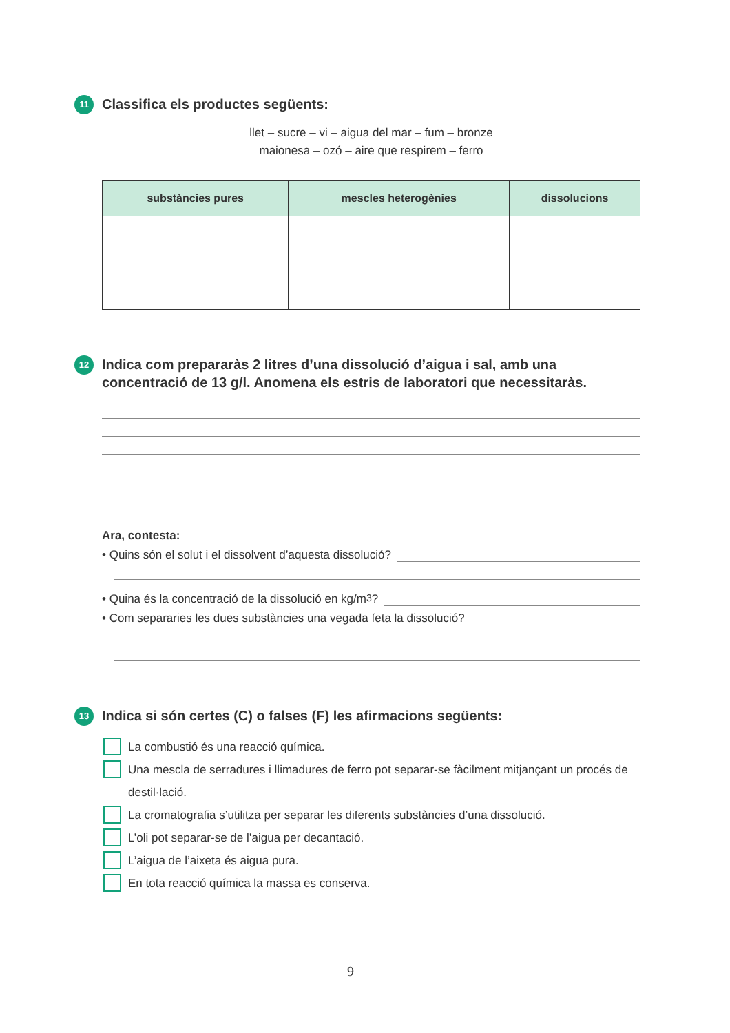11
Classifica els productes següents:
llet – sucre – vi – aigua del mar – fum – bronze
maionesa – ozó – aire que respirem – ferro
| substàncies pures | mescles heterogènies | dissolucions |
| --- | --- | --- |
12
Indica com prepararàs 2 litres d’una dissolució d’aigua i sal, amb una concentració de 13 g/l. Anomena els estris de laboratori que necessitaràs.
Ara, contesta:
• Quins són el solut i el dissolvent d’aquesta dissolució?
• Quina és la concentració de la dissolució en kg/m<sup>3</sup>?
• Com separaries les dues substàncies una vegada feta la dissolució?
13
Indica si són certes (C) o falses (F) les afirmacions següents:
La combustió és una reacció química.
Una mescla de serradures i llimadures de ferro pot separar-se fàcilment mitjançant un procés de destil·lació.
La cromatografia s’utilitza per separar les diferents substàncies d’una dissolució.
L’oli pot separar-se de l’aigua per decantació.
L’aigua de l’aixeta és aigua pura.
En tota reacció química la massa es conserva.
9